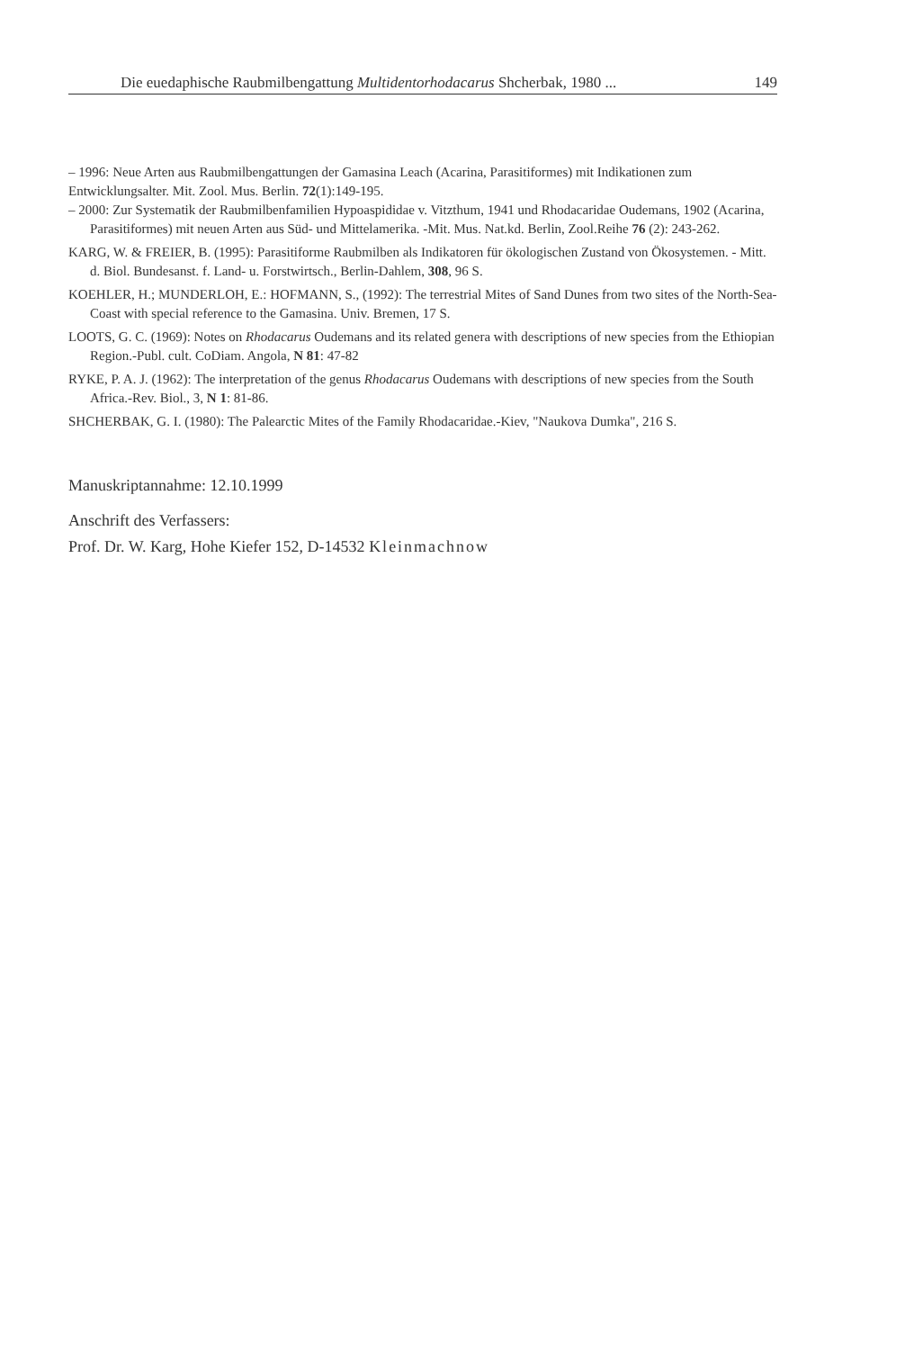Die euedaphische Raubmilbengattung Multidentorhodacarus Shcherbak, 1980 ... 149
– 1996: Neue Arten aus Raubmilbengattungen der Gamasina Leach (Acarina, Parasitiformes) mit Indikationen zum Entwicklungsalter. Mit. Zool. Mus. Berlin. 72(1):149-195.
– 2000: Zur Systematik der Raubmilbenfamilien Hypoaspididae v. Vitzthum, 1941 und Rhodacaridae Oudemans, 1902 (Acarina, Parasitiformes) mit neuen Arten aus Süd- und Mittelamerika. -Mit. Mus. Nat.kd. Berlin, Zool.Reihe 76 (2): 243-262.
KARG, W. & FREIER, B. (1995): Parasitiforme Raubmilben als Indikatoren für ökologischen Zustand von Ökosystemen. - Mitt. d. Biol. Bundesanst. f. Land- u. Forstwirtsch., Berlin-Dahlem, 308, 96 S.
KOEHLER, H.; MUNDERLOH, E.: HOFMANN, S., (1992): The terrestrial Mites of Sand Dunes from two sites of the North-Sea-Coast with special reference to the Gamasina. Univ. Bremen, 17 S.
LOOTS, G. C. (1969): Notes on Rhodacarus Oudemans and its related genera with descriptions of new species from the Ethiopian Region.-Publ. cult. CoDiam. Angola, N 81: 47-82
RYKE, P. A. J. (1962): The interpretation of the genus Rhodacarus Oudemans with descriptions of new species from the South Africa.-Rev. Biol., 3, N 1: 81-86.
SHCHERBAK, G. I. (1980): The Palearctic Mites of the Family Rhodacaridae.-Kiev, "Naukova Dumka", 216 S.
Manuskriptannahme: 12.10.1999
Anschrift des Verfassers:
Prof. Dr. W. Karg, Hohe Kiefer 152, D-14532 Kleinmachnow